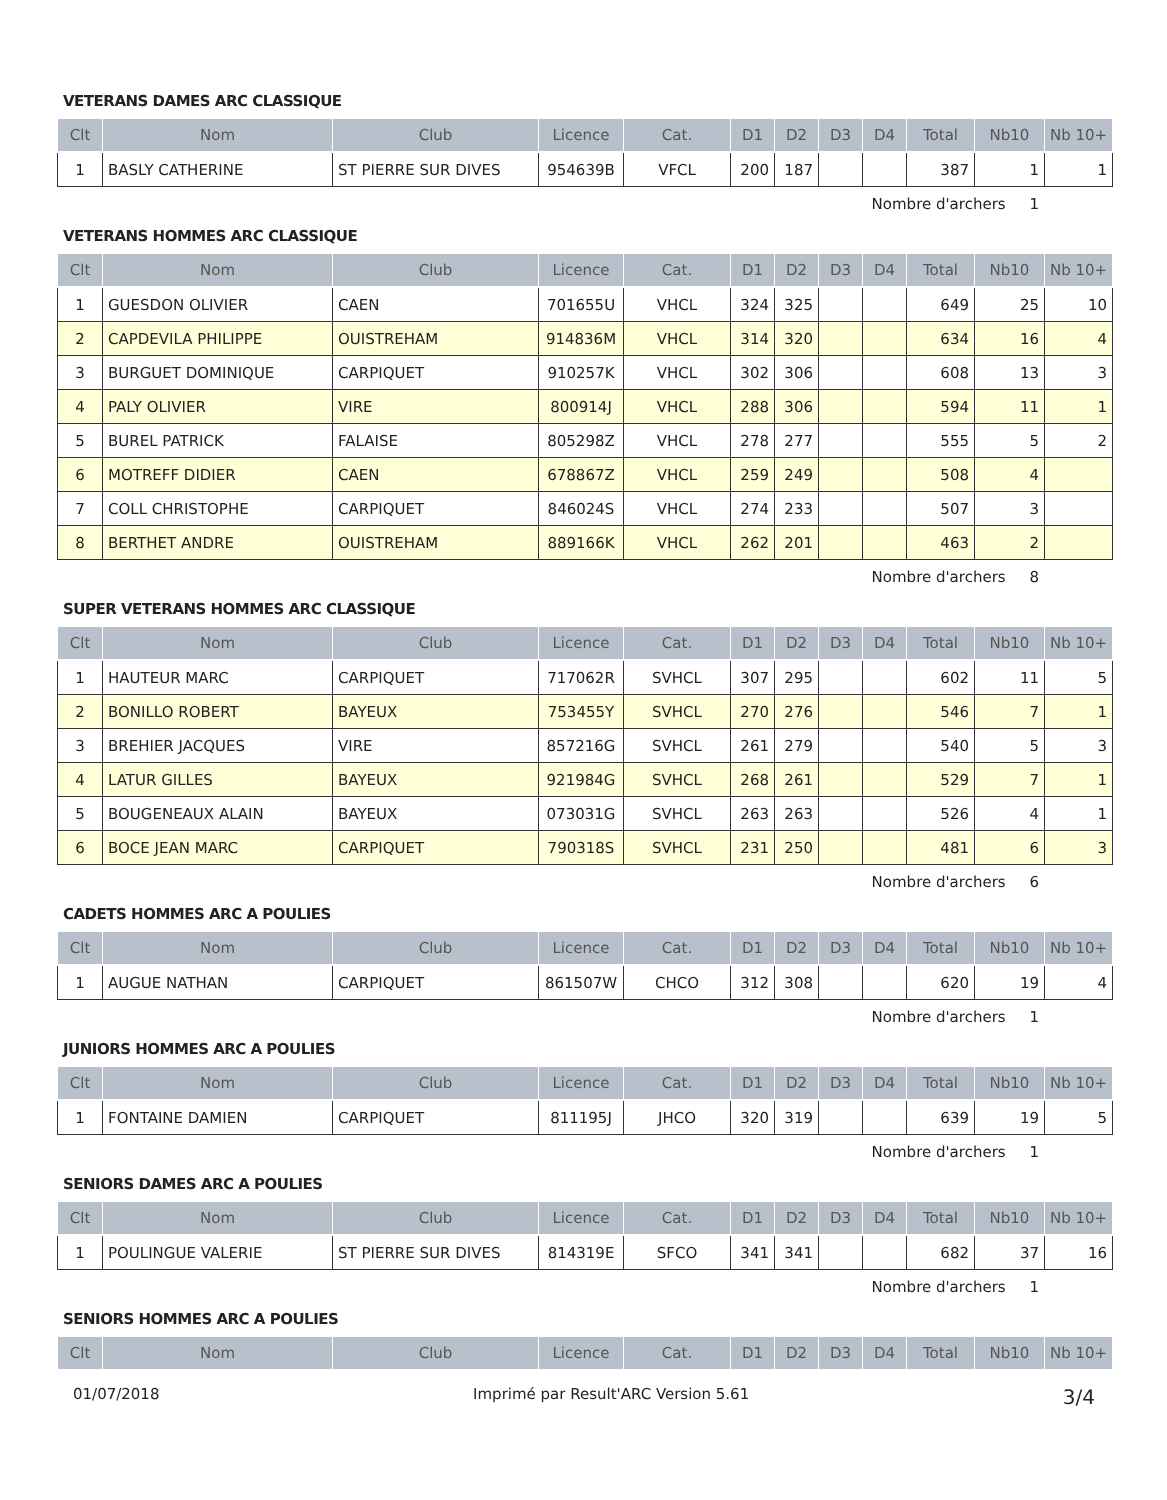VETERANS DAMES ARC CLASSIQUE
| Clt | Nom | Club | Licence | Cat. | D1 | D2 | D3 | D4 | Total | Nb10 | Nb 10+ |
| --- | --- | --- | --- | --- | --- | --- | --- | --- | --- | --- | --- |
| 1 | BASLY CATHERINE | ST PIERRE SUR DIVES | 954639B | VFCL | 200 | 187 | | | 387 | 1 | 1 |
Nombre d'archers 1
VETERANS HOMMES ARC CLASSIQUE
| Clt | Nom | Club | Licence | Cat. | D1 | D2 | D3 | D4 | Total | Nb10 | Nb 10+ |
| --- | --- | --- | --- | --- | --- | --- | --- | --- | --- | --- | --- |
| 1 | GUESDON OLIVIER | CAEN | 701655U | VHCL | 324 | 325 | | | 649 | 25 | 10 |
| 2 | CAPDEVILA PHILIPPE | OUISTREHAM | 914836M | VHCL | 314 | 320 | | | 634 | 16 | 4 |
| 3 | BURGUET DOMINIQUE | CARPIQUET | 910257K | VHCL | 302 | 306 | | | 608 | 13 | 3 |
| 4 | PALY OLIVIER | VIRE | 800914J | VHCL | 288 | 306 | | | 594 | 11 | 1 |
| 5 | BUREL PATRICK | FALAISE | 805298Z | VHCL | 278 | 277 | | | 555 | 5 | 2 |
| 6 | MOTREFF DIDIER | CAEN | 678867Z | VHCL | 259 | 249 | | | 508 | 4 | |
| 7 | COLL CHRISTOPHE | CARPIQUET | 846024S | VHCL | 274 | 233 | | | 507 | 3 | |
| 8 | BERTHET ANDRE | OUISTREHAM | 889166K | VHCL | 262 | 201 | | | 463 | 2 | |
Nombre d'archers 8
SUPER VETERANS HOMMES ARC CLASSIQUE
| Clt | Nom | Club | Licence | Cat. | D1 | D2 | D3 | D4 | Total | Nb10 | Nb 10+ |
| --- | --- | --- | --- | --- | --- | --- | --- | --- | --- | --- | --- |
| 1 | HAUTEUR MARC | CARPIQUET | 717062R | SVHCL | 307 | 295 | | | 602 | 11 | 5 |
| 2 | BONILLO ROBERT | BAYEUX | 753455Y | SVHCL | 270 | 276 | | | 546 | 7 | 1 |
| 3 | BREHIER JACQUES | VIRE | 857216G | SVHCL | 261 | 279 | | | 540 | 5 | 3 |
| 4 | LATUR GILLES | BAYEUX | 921984G | SVHCL | 268 | 261 | | | 529 | 7 | 1 |
| 5 | BOUGENEAUX ALAIN | BAYEUX | 073031G | SVHCL | 263 | 263 | | | 526 | 4 | 1 |
| 6 | BOCE JEAN MARC | CARPIQUET | 790318S | SVHCL | 231 | 250 | | | 481 | 6 | 3 |
Nombre d'archers 6
CADETS HOMMES ARC A POULIES
| Clt | Nom | Club | Licence | Cat. | D1 | D2 | D3 | D4 | Total | Nb10 | Nb 10+ |
| --- | --- | --- | --- | --- | --- | --- | --- | --- | --- | --- | --- |
| 1 | AUGUE NATHAN | CARPIQUET | 861507W | CHCO | 312 | 308 | | | 620 | 19 | 4 |
Nombre d'archers 1
JUNIORS HOMMES ARC A POULIES
| Clt | Nom | Club | Licence | Cat. | D1 | D2 | D3 | D4 | Total | Nb10 | Nb 10+ |
| --- | --- | --- | --- | --- | --- | --- | --- | --- | --- | --- | --- |
| 1 | FONTAINE DAMIEN | CARPIQUET | 811195J | JHCO | 320 | 319 | | | 639 | 19 | 5 |
Nombre d'archers 1
SENIORS DAMES ARC A POULIES
| Clt | Nom | Club | Licence | Cat. | D1 | D2 | D3 | D4 | Total | Nb10 | Nb 10+ |
| --- | --- | --- | --- | --- | --- | --- | --- | --- | --- | --- | --- |
| 1 | POULINGUE VALERIE | ST PIERRE SUR DIVES | 814319E | SFCO | 341 | 341 | | | 682 | 37 | 16 |
Nombre d'archers 1
SENIORS HOMMES ARC A POULIES
| Clt | Nom | Club | Licence | Cat. | D1 | D2 | D3 | D4 | Total | Nb10 | Nb 10+ |
| --- | --- | --- | --- | --- | --- | --- | --- | --- | --- | --- | --- |
01/07/2018 Imprimé par Result'ARC Version 5.61 3/4